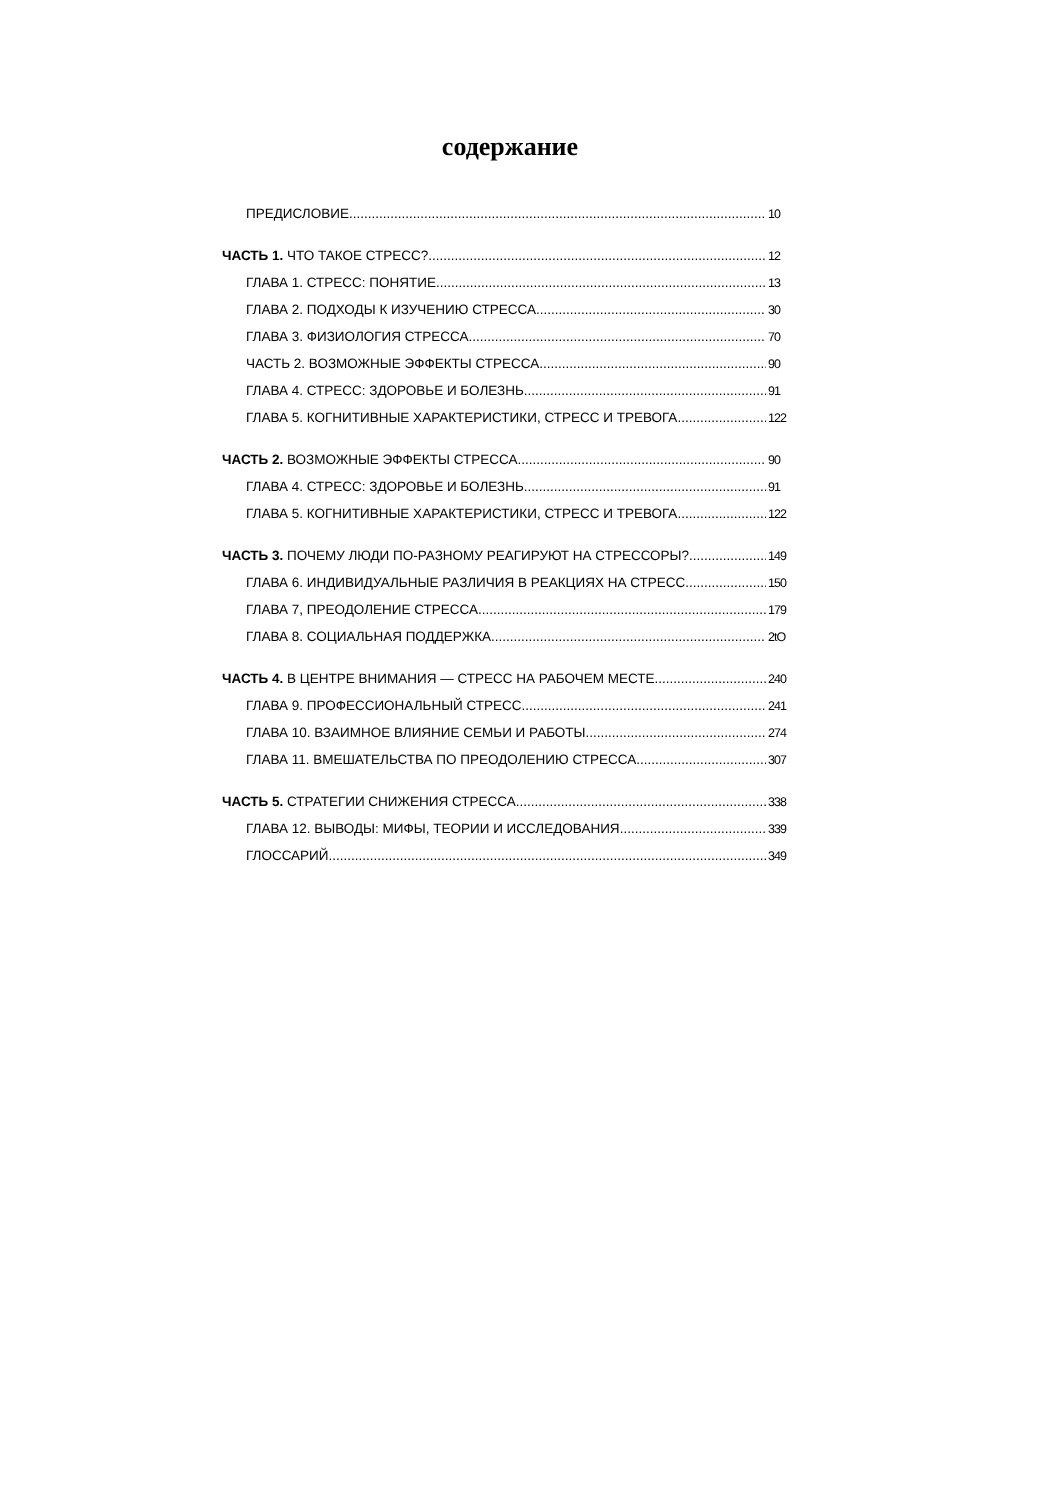содержание
ПРЕДИСЛОВИЕ 10
ЧАСТЬ 1. ЧТО ТАКОЕ СТРЕСС? 12
ГЛАВА 1. СТРЕСС: ПОНЯТИЕ 13
ГЛАВА 2. ПОДХОДЫ К ИЗУЧЕНИЮ СТРЕССА 30
ГЛАВА 3. ФИЗИОЛОГИЯ СТРЕССА 70
ЧАСТЬ 2. ВОЗМОЖНЫЕ ЭФФЕКТЫ СТРЕССА 90
ГЛАВА 4. СТРЕСС: ЗДОРОВЬЕ И БОЛЕЗНЬ 91
ГЛАВА 5. КОГНИТИВНЫЕ ХАРАКТЕРИСТИКИ, СТРЕСС И ТРЕВОГА 122
ЧАСТЬ 2. ВОЗМОЖНЫЕ ЭФФЕКТЫ СТРЕССА 90
ГЛАВА 4. СТРЕСС: ЗДОРОВЬЕ И БОЛЕЗНЬ 91
ГЛАВА 5. КОГНИТИВНЫЕ ХАРАКТЕРИСТИКИ, СТРЕСС И ТРЕВОГА 122
ЧАСТЬ 3. ПОЧЕМУ ЛЮДИ ПО-РАЗНОМУ РЕАГИРУЮТ НА СТРЕССОРЫ? 149
ГЛАВА 6. ИНДИВИДУАЛЬНЫЕ РАЗЛИЧИЯ В РЕАКЦИЯХ НА СТРЕСС 150
ГЛАВА 7, ПРЕОДОЛЕНИЕ СТРЕССА 179
ГЛАВА 8. СОЦИАЛЬНАЯ ПОДДЕРЖКА 2tO
ЧАСТЬ 4. В ЦЕНТРЕ ВНИМАНИЯ — СТРЕСС НА РАБОЧЕМ МЕСТЕ 240
ГЛАВА 9. ПРОФЕССИОНАЛЬНЫЙ СТРЕСС 241
ГЛАВА 10. ВЗАИМНОЕ ВЛИЯНИЕ СЕМЬИ И РАБОТЫ 274
ГЛАВА 11. ВМЕШАТЕЛЬСТВА ПО ПРЕОДОЛЕНИЮ СТРЕССА 307
ЧАСТЬ 5. СТРАТЕГИИ СНИЖЕНИЯ СТРЕССА 338
ГЛАВА 12. ВЫВОДЫ: МИФЫ, ТЕОРИИ И ИССЛЕДОВАНИЯ 339
ГЛОССАРИЙ 349